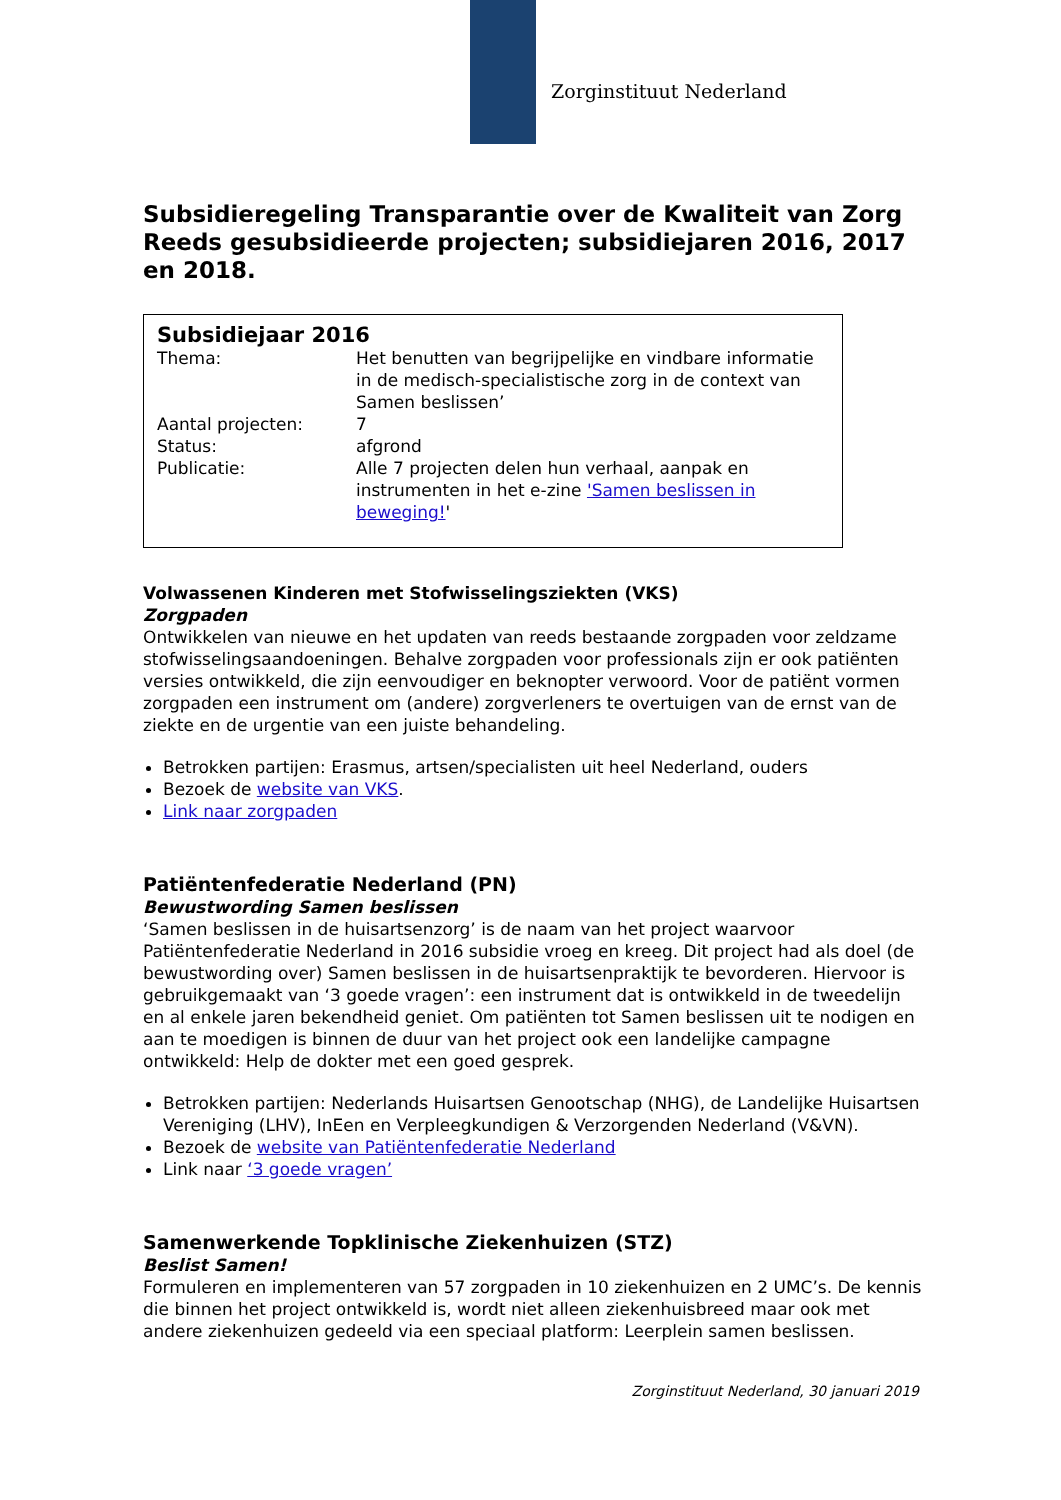Zorginstituut Nederland
Subsidieregeling Transparantie over de Kwaliteit van Zorg Reeds gesubsidieerde projecten; subsidiejaren 2016, 2017 en 2018.
Subsidiejaar 2016
| Thema: | Het benutten van begrijpelijke en vindbare informatie in de medisch-specialistische zorg in de context van Samen beslissen’ |
| Aantal projecten: | 7 |
| Status: | afgrond |
| Publicatie: | Alle 7 projecten delen hun verhaal, aanpak en instrumenten in het e-zine 'Samen beslissen in beweging! ' |
Volwassenen Kinderen met Stofwisselingsziekten (VKS)
Zorgpaden
Ontwikkelen van nieuwe en het updaten van reeds bestaande zorgpaden voor zeldzame stofwisselingsaandoeningen. Behalve zorgpaden voor professionals zijn er ook patiënten versies ontwikkeld, die zijn eenvoudiger en beknopter verwoord. Voor de patiënt vormen zorgpaden een instrument om (andere) zorgverleners te overtuigen van de ernst van de ziekte en de urgentie van een juiste behandeling.
Betrokken partijen: Erasmus, artsen/specialisten uit heel Nederland, ouders
Bezoek de website van VKS.
Link naar zorgpaden
Patiëntenfederatie Nederland (PN)
Bewustwording Samen beslissen
‘Samen beslissen in de huisartsenzorg’ is de naam van het project waarvoor Patiëntenfederatie Nederland in 2016 subsidie vroeg en kreeg. Dit project had als doel (de bewustwording over) Samen beslissen in de huisartsenpraktijk te bevorderen. Hiervoor is gebruikgemaakt van ‘3 goede vragen’: een instrument dat is ontwikkeld in de tweedelijn en al enkele jaren bekendheid geniet. Om patiënten tot Samen beslissen uit te nodigen en aan te moedigen is binnen de duur van het project ook een landelijke campagne ontwikkeld: Help de dokter met een goed gesprek.
Betrokken partijen: Nederlands Huisartsen Genootschap (NHG), de Landelijke Huisartsen Vereniging (LHV), InEen en Verpleegkundigen & Verzorgenden Nederland (V&VN).
Bezoek de website van Patiëntenfederatie Nederland
Link naar ‘3 goede vragen’
Samenwerkende Topklinische Ziekenhuizen (STZ)
Beslist Samen!
Formuleren en implementeren van 57 zorgpaden in 10 ziekenhuizen en 2 UMC’s. De kennis die binnen het project ontwikkeld is, wordt niet alleen ziekenhuisbreed maar ook met andere ziekenhuizen gedeeld via een speciaal platform: Leerplein samen beslissen.
Zorginstituut Nederland, 30 januari 2019